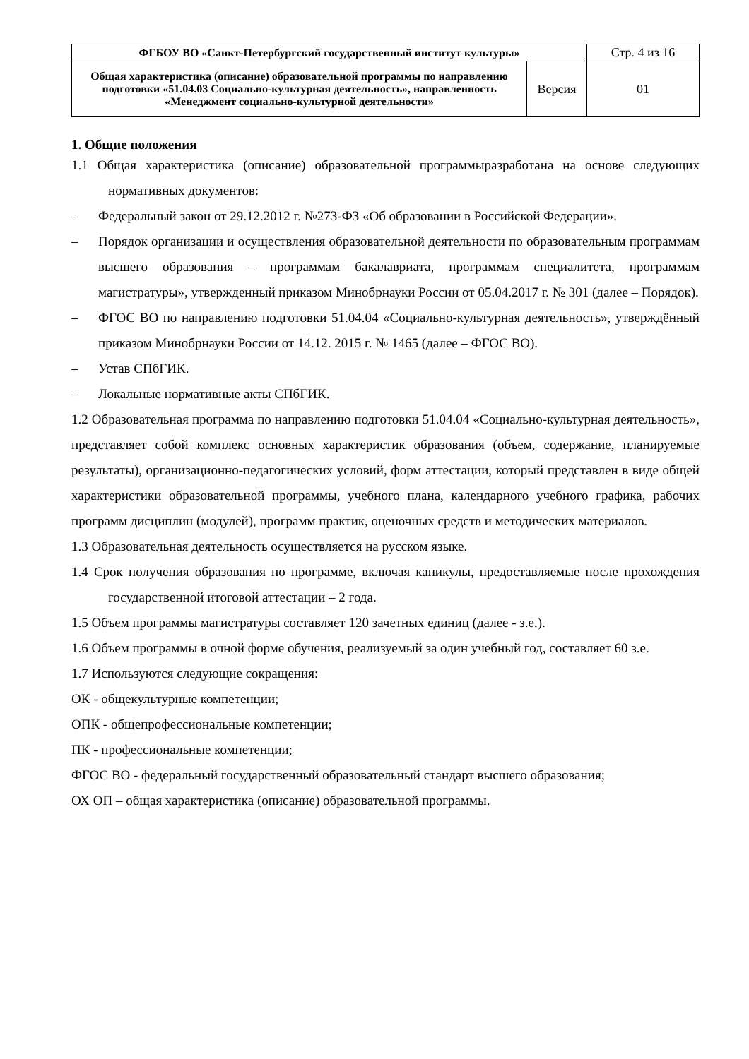| ФГБОУ ВО «Санкт-Петербургский государственный институт культуры» | | Стр. 4 из 16 |
| Общая характеристика (описание) образовательной программы по направлению подготовки «51.04.03 Социально-культурная деятельность», направленность «Менеджмент социально-культурной деятельности» | Версия | 01 |
1. Общие положения
1.1 Общая характеристика (описание) образовательной программыразработана на основе следующих нормативных документов:
– Федеральный закон от 29.12.2012 г. №273-ФЗ «Об образовании в Российской Федерации».
– Порядок организации и осуществления образовательной деятельности по образовательным программам высшего образования – программам бакалавриата, программам специалитета, программам магистратуры», утвержденный приказом Минобрнауки России от 05.04.2017 г. № 301 (далее – Порядок).
– ФГОС ВО по направлению подготовки 51.04.04 «Социально-культурная деятельность», утверждённый приказом Минобрнауки России от 14.12. 2015 г. № 1465 (далее – ФГОС ВО).
– Устав СПбГИК.
– Локальные нормативные акты СПбГИК.
1.2 Образовательная программа по направлению подготовки 51.04.04 «Социально-культурная деятельность», представляет собой комплекс основных характеристик образования (объем, содержание, планируемые результаты), организационно-педагогических условий, форм аттестации, который представлен в виде общей характеристики образовательной программы, учебного плана, календарного учебного графика, рабочих программ дисциплин (модулей), программ практик, оценочных средств и методических материалов.
1.3 Образовательная деятельность осуществляется на русском языке.
1.4 Срок получения образования по программе, включая каникулы, предоставляемые после прохождения государственной итоговой аттестации – 2 года.
1.5 Объем программы магистратуры составляет 120 зачетных единиц (далее - з.е.).
1.6 Объем программы в очной форме обучения, реализуемый за один учебный год, составляет 60 з.е.
1.7 Используются следующие сокращения:
ОК - общекультурные компетенции;
ОПК - общепрофессиональные компетенции;
ПК - профессиональные компетенции;
ФГОС ВО - федеральный государственный образовательный стандарт высшего образования;
ОХ ОП – общая характеристика (описание) образовательной программы.